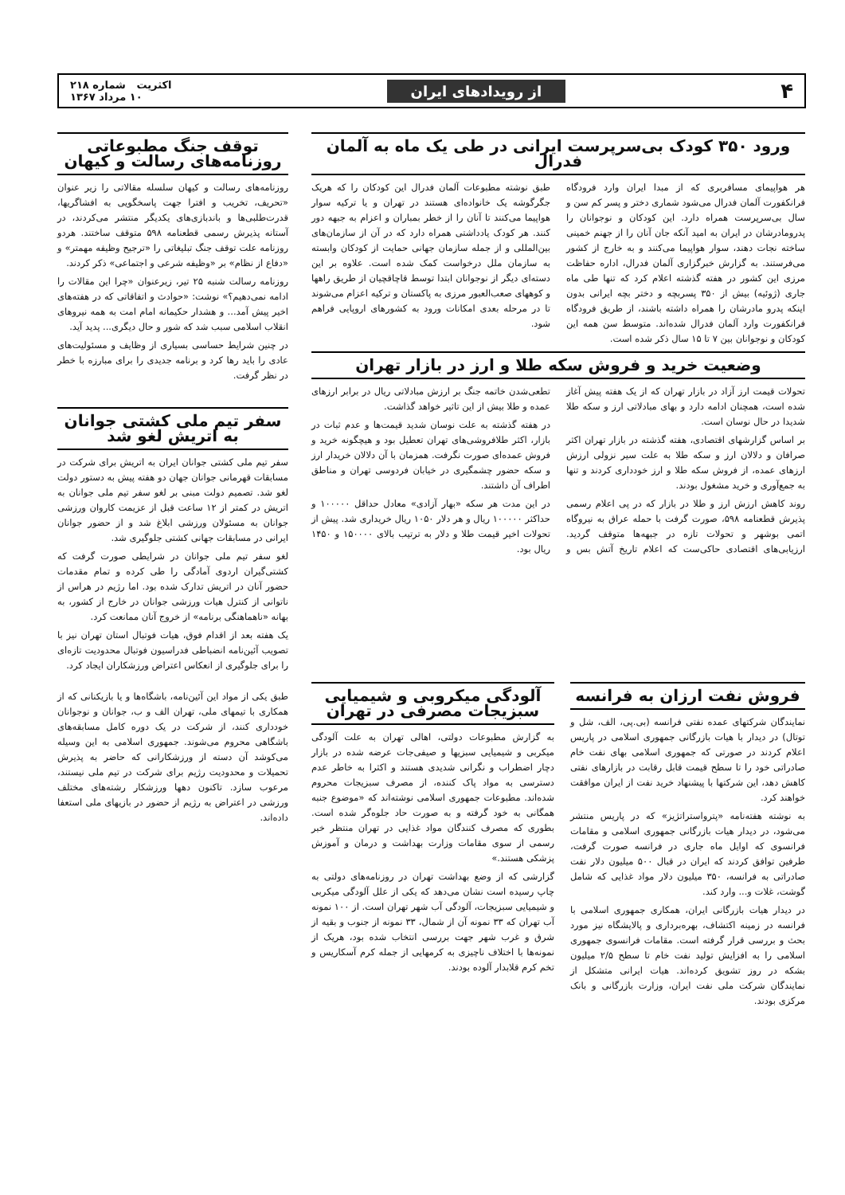۴ از رویدادهای ایران اکثریت شماره ۲۱۸
۱۰ مرداد ۱۳۶۷
ورود ۳۵۰ کودک بی‌سرپرست ایرانی در طی یک ماه به آلمان فدرال
هر هواپیمای مسافربری که از مبدا ایران وارد فرودگاه فرانکفورت آلمان فدرال می‌شود شماری دختر و پسر کم سن و سال بی‌سرپرست همراه دارد. این کودکان و نوجوانان را پدرومادرشان در ایران به امید آنکه جان آنان را از جهنم خمینی ساخته نجات دهند، سوار هواپیما می‌کنند و به خارج از کشور می‌فرستند. به گزارش خبرگزاری آلمان فدرال، اداره حفاظت مرزی این کشور در هفته گذشته اعلام کرد که تنها طی ماه جاری (ژوئیه) بیش از ۳۵۰ پسربچه و دختر بچه ایرانی بدون اینکه پدرو مادرشان را همراه داشته باشند، از طریق فرودگاه فرانکفورت وارد آلمان فدرال شده‌اند. متوسط سن همه این کودکان و نوجوانان بین ۷ تا ۱۵ سال ذکر شده است.
طبق نوشته مطبوعات آلمان فدرال این کودکان را که هریک جگرگوشه یک خانواده‌ای هستند در تهران و یا ترکیه سوار هواپیما می‌کنند تا آنان را از خطر بمباران و اعزام به جبهه دور کنند. هر کودک یادداشتی همراه دارد که در آن از سازمان‌های بین‌المللی و از جمله سازمان جهانی حمایت از کودکان وابسته به سازمان ملل درخواست کمک شده است. علاوه بر این دسته‌ای دیگر از نوجوانان ابتدا توسط قاچاقچیان از طریق راهها و کوههای صعب‌العبور مرزی به پاکستان و ترکیه اعزام می‌شوند تا در مرحله بعدی امکانات ورود به کشورهای اروپایی فراهم شود.
وضعیت خرید و فروش سکه طلا و ارز در بازار تهران
تحولات قیمت ارز آزاد در بازار تهران که از یک هفته پیش آغاز شده است، همچنان ادامه دارد و بهای مبادلاتی ارز و سکه طلا شدیدا در حال نوسان است.
بر اساس گزارشهای اقتصادی، هفته گذشته در بازار تهران اکثر صرافان و دلالان ارز و سکه طلا به علت سیر نزولی ارزش ارزهای عمده، از فروش سکه طلا و ارز خودداری کردند و تنها به جمع‌آوری و خرید مشغول بودند.
روند کاهش ارزش ارز و طلا در بازار که در پی اعلام رسمی پذیرش قطعنامه ۵۹۸، صورت گرفت با حمله عراق به نیروگاه اتمی بوشهر و تحولات تازه در جبهه‌ها متوقف گردید. ارزیابی‌های اقتصادی حاکی‌ست که اعلام تاریخ آتش بس و تطعی‌شدن خاتمه جنگ بر ارزش مبادلاتی ریال در برابر ارزهای عمده و طلا بیش از این تاثیر خواهد گذاشت.
در هفته گذشته به علت نوسان شدید قیمت‌ها و عدم ثبات در بازار، اکثر طلافروشی‌های تهران تعطیل بود و هیچگونه خرید و فروش عمده‌ای صورت نگرفت. همزمان با آن دلالان خریدار ارز و سکه حضور چشمگیری در خیابان فردوسی تهران و مناطق اطراف آن داشتند.
در این مدت هر سکه «بهار آزادی» معادل حداقل ۱۰۰۰۰۰ و حداکثر ۱۰۰۰۰۰ ریال و هر دلار ۱۰۵۰ ریال خریداری شد. پیش از تحولات اخیر قیمت طلا و دلار به ترتیب بالای ۱۵۰۰۰۰ و ۱۴۵۰ ریال بود.
فروش نفت ارزان به فرانسه
نمایندگان شرکتهای عمده نفتی فرانسه (بی.پی، الف، شل و توتال) در دیدار با هیات بازرگانی جمهوری اسلامی در پاریس اعلام کردند در صورتی که جمهوری اسلامی بهای نفت خام صادراتی خود را تا سطح قیمت قابل رقابت در بازارهای نفتی کاهش دهد، این شرکتها با پیشنهاد خرید نفت از ایران موافقت خواهند کرد.
به نوشته هفته‌نامه «پترواستراتژیز» که در پاریس منتشر می‌شود، در دیدار هیات بازرگانی جمهوری اسلامی و مقامات فرانسوی که اوایل ماه جاری در فرانسه صورت گرفت، طرفین توافق کردند که ایران در قبال ۵۰۰ میلیون دلار نفت صادراتی به فرانسه، ۳۵۰ میلیون دلار مواد غذایی که شامل گوشت، غلات و... وارد کند.
در دیدار هیات بازرگانی ایران، همکاری جمهوری اسلامی با فرانسه در زمینه اکتشاف، بهره‌برداری و پالایشگاه نیز مورد بحث و بررسی قرار گرفته است. مقامات فرانسوی جمهوری اسلامی را به افزایش تولید نفت خام تا سطح ۲/۵ میلیون بشکه در روز تشویق کرده‌اند. هیات ایرانی متشکل از نمایندگان شرکت ملی نفت ایران، وزارت بازرگانی و بانک مرکزی بودند.
آلودگی میکروبی و شیمیایی سبزیجات مصرفی در تهران
به گزارش مطبوعات دولتی، اهالی تهران به علت آلودگی میکربی و شیمیایی سبزیها و صیفی‌جات عرضه شده در بازار دچار اضطراب و نگرانی شدیدی هستند و اکثرا به خاطر عدم دسترسی به مواد پاک کننده، از مصرف سبزیجات محروم شده‌اند. مطبوعات جمهوری اسلامی نوشته‌اند که «موضوع جنبه همگانی به خود گرفته و به صورت حاد جلوه‌گر شده است. بطوری که مصرف کنندگان مواد غذایی در تهران منتظر خبر رسمی از سوی مقامات وزارت بهداشت و درمان و آموزش پزشکی هستند.»
گزارشی که از وضع بهداشت تهران در روزنامه‌های دولتی به چاپ رسیده است نشان می‌دهد که یکی از علل آلودگی میکربی و شیمیایی سبزیجات، آلودگی آب شهر تهران است. از ۱۰۰ نمونه آب تهران که ۳۳ نمونه آن از شمال، ۳۳ نمونه از جنوب و بقیه از شرق و غرب شهر جهت بررسی انتخاب شده بود، هریک از نمونه‌ها با اختلاف ناچیزی به کرمهایی از جمله کرم آسکاریس و تخم کرم قلابدار آلوده بودند.
توقف جنگ مطبوعاتی روزنامه‌های رسالت و کیهان
روزنامه‌های رسالت و کیهان سلسله مقالاتی را زیر عنوان «تحریف، تخریب و افترا جهت پاسخگویی به افشاگریها، قدرت‌طلبی‌ها و باندبازی‌های یکدیگر منتشر می‌کردند، در آستانه پذیرش رسمی قطعنامه ۵۹۸ متوقف ساختند. هردو روزنامه علت توقف جنگ تبلیغاتی را «ترجیح وظیفه مهمتر» و «دفاع از نظام» بر «وظیفه شرعی و اجتماعی» ذکر کردند.
روزنامه رسالت شنبه ۲۵ تیر، زیرعنوان «چرا این مقالات را ادامه نمی‌دهیم؟» نوشت: «حوادث و اتفاقاتی که در هفته‌های اخیر پیش آمد... و هشدار حکیمانه امام امت به همه نیروهای انقلاب اسلامی سبب شد که شور و حال دیگری... پدید آید.
در چنین شرایط حساسی بسیاری از وظایف و مسئولیت‌های عادی را باید رها کرد و برنامه جدیدی را برای مبارزه با خطر در نظر گرفت.
سفر تیم ملی کشتی جوانان به اتریش لغو شد
سفر تیم ملی کشتی جوانان ایران به اتریش برای شرکت در مسابقات قهرمانی جوانان جهان دو هفته پیش به دستور دولت لغو شد. تصمیم دولت مبنی بر لغو سفر تیم ملی جوانان به اتریش در کمتر از ۱۲ ساعت قبل از عزیمت کاروان ورزشی جوانان به مسئولان ورزشی ابلاغ شد و از حضور جوانان ایرانی در مسابقات جهانی کشتی جلوگیری شد.
لغو سفر تیم ملی جوانان در شرایطی صورت گرفت که کشتی‌گیران اردوی آمادگی را طی کرده و تمام مقدمات حضور آنان در اتریش تدارک شده بود. اما رژیم در هراس از ناتوانی از کنترل هیات ورزشی جوانان در خارج از کشور، به بهانه «ناهماهنگی برنامه» از خروج آنان ممانعت کرد.
یک هفته بعد از اقدام فوق، هیات فوتبال استان تهران نیز با تصویب آئین‌نامه انضباطی فدراسیون فوتبال محدودیت تازه‌ای را برای جلوگیری از انعکاس اعتراض ورزشکاران ایجاد کرد.
طبق یکی از مواد این آئین‌نامه، باشگاه‌ها و یا بازیکنانی که از همکاری با تیمهای ملی، تهران الف و ب، جوانان و نوجوانان خودداری کنند، از شرکت در یک دوره کامل مسابقه‌های باشگاهی محروم می‌شوند. جمهوری اسلامی به این وسیله می‌کوشد آن دسته از ورزشکارانی که حاضر به پذیرش تحمیلات و محدودیت رژیم برای شرکت در تیم ملی نیستند، مرعوب سازد. تاکنون دهها ورزشکار رشته‌های مختلف ورزشی در اعتراض به رژیم از حضور در بازیهای ملی استعفا داده‌اند.